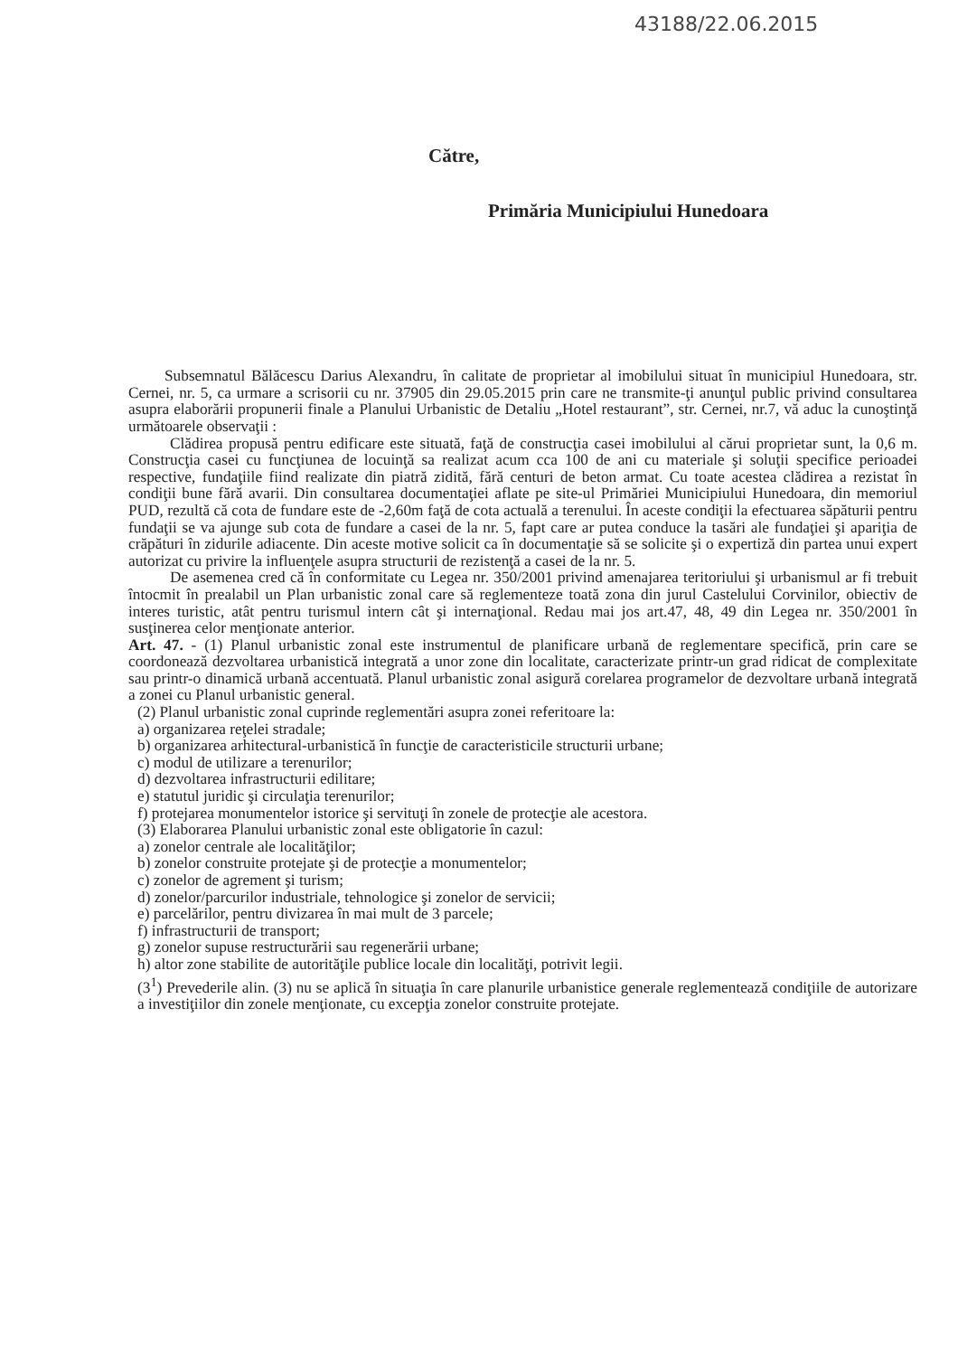43188/22.06.2015
Către,
Primăria Municipiului Hunedoara
Subsemnatul Bălăcescu Darius Alexandru, în calitate de proprietar al imobilului situat în municipiul Hunedoara, str. Cernei, nr. 5, ca urmare a scrisorii cu nr. 37905 din 29.05.2015 prin care ne transmite-ţi anunţul public privind consultarea asupra elaborării propunerii finale a Planului Urbanistic de Detaliu „Hotel restaurant”, str. Cernei, nr.7, vă aduc la cunoştinţă următoarele observaţii :
Clădirea propusă pentru edificare este situată, faţă de construcţia casei imobilului al cărui proprietar sunt, la 0,6 m. Construcţia casei cu funcţiunea de locuinţă sa realizat acum cca 100 de ani cu materiale şi soluţii specifice perioadei respective, fundaţiile fiind realizate din piatră zidită, fără centuri de beton armat. Cu toate acestea clădirea a rezistat în condiţii bune fără avarii. Din consultarea documentaţiei aflate pe site-ul Primăriei Municipiului Hunedoara, din memoriul PUD, rezultă că cota de fundare este de -2,60m faţă de cota actuală a terenului. În aceste condiţii la efectuarea săpăturii pentru fundaţii se va ajunge sub cota de fundare a casei de la nr. 5, fapt care ar putea conduce la tasări ale fundaţiei şi apariţia de crăpături în zidurile adiacente. Din aceste motive solicit ca în documentaţie să se solicite şi o expertiză din partea unui expert autorizat cu privire la influenţele asupra structurii de rezistenţă a casei de la nr. 5.
De asemenea cred că în conformitate cu Legea nr. 350/2001 privind amenajarea teritoriului şi urbanismul ar fi trebuit întocmit în prealabil un Plan urbanistic zonal care să reglementeze toată zona din jurul Castelului Corvinilor, obiectiv de interes turistic, atât pentru turismul intern cât şi internaţional. Redau mai jos art.47, 48, 49 din Legea nr. 350/2001 în susţinerea celor menţionate anterior.
Art. 47. - (1) Planul urbanistic zonal este instrumentul de planificare urbană de reglementare specifică, prin care se coordonează dezvoltarea urbanistică integrată a unor zone din localitate, caracterizate printr-un grad ridicat de complexitate sau printr-o dinamică urbană accentuată. Planul urbanistic zonal asigură corelarea programelor de dezvoltare urbană integrată a zonei cu Planul urbanistic general.
(2) Planul urbanistic zonal cuprinde reglementări asupra zonei referitoare la:
a) organizarea reţelei stradale;
b) organizarea arhitectural-urbanistică în funcţie de caracteristicile structurii urbane;
c) modul de utilizare a terenurilor;
d) dezvoltarea infrastructurii edilitare;
e) statutul juridic şi circulaţia terenurilor;
f) protejarea monumentelor istorice şi servituţi în zonele de protecţie ale acestora.
(3) Elaborarea Planului urbanistic zonal este obligatorie în cazul:
a) zonelor centrale ale localităţilor;
b) zonelor construite protejate şi de protecţie a monumentelor;
c) zonelor de agrement şi turism;
d) zonelor/parcurilor industriale, tehnologice şi zonelor de servicii;
e) parcelărilor, pentru divizarea în mai mult de 3 parcele;
f) infrastructurii de transport;
g) zonelor supuse restructurării sau regenerării urbane;
h) altor zone stabilite de autorităţile publice locale din localităţi, potrivit legii.
(3<sup>1</sup>) Prevederile alin. (3) nu se aplică în situaţia în care planurile urbanistice generale reglementează condiţiile de autorizare a investiţiilor din zonele menţionate, cu excepţia zonelor construite protejate.